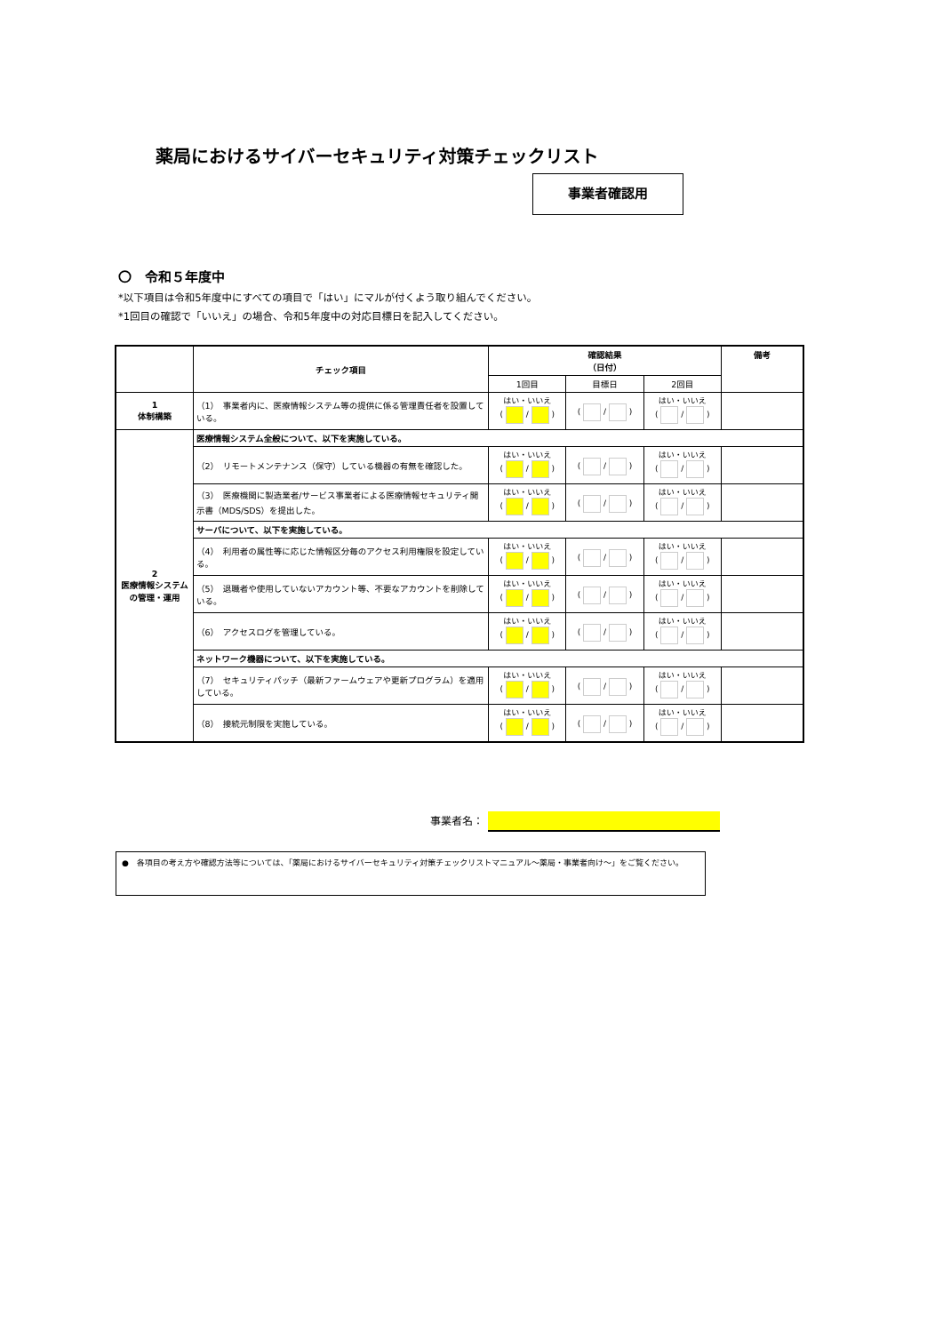薬局におけるサイバーセキュリティ対策チェックリスト
事業者確認用
〇　令和５年度中
*以下項目は令和5年度中にすべての項目で「はい」にマルが付くよう取り組んでください。
*1回目の確認で「いいえ」の場合、令和5年度中の対応目標日を記入してください。
| | チェック項目 | 確認結果 （日付） | | | 備考 |
| --- | --- | --- | --- | --- | --- |
| | | 1回目 | 目標日 | 2回目 | |
| 1 体制構築 | （1） 事業者内に、医療情報システム等の提供に係る管理責任者を設置している。 | はい・いいえ ( / ) | ( / ) | はい・いいえ ( / ) | |
| 2 医療情報システムの管理・運用 | 医療情報システム全般について、以下を実施している。 | | | | |
| | （2） リモートメンテナンス（保守）している機器の有無を確認した。 | はい・いいえ ( / ) | ( / ) | はい・いいえ ( / ) | |
| | （3） 医療機関に製造業者/サービス事業者による医療情報セキュリティ開示書（MDS/SDS）を提出した。 | はい・いいえ ( / ) | ( / ) | はい・いいえ ( / ) | |
| | サーバについて、以下を実施している。 | | | | |
| | （4） 利用者の属性等に応じた情報区分毎のアクセス利用権限を設定している。 | はい・いいえ ( / ) | ( / ) | はい・いいえ ( / ) | |
| | （5） 退職者や使用していないアカウント等、不要なアカウントを削除している。 | はい・いいえ ( / ) | ( / ) | はい・いいえ ( / ) | |
| | （6） アクセスログを管理している。 | はい・いいえ ( / ) | ( / ) | はい・いいえ ( / ) | |
| | ネットワーク機器について、以下を実施している。 | | | | |
| | （7） セキュリティパッチ（最新ファームウェアや更新プログラム）を適用している。 | はい・いいえ ( / ) | ( / ) | はい・いいえ ( / ) | |
| | （8） 接続元制限を実施している。 | はい・いいえ ( / ) | ( / ) | はい・いいえ ( / ) | |
事業者名：
●　各項目の考え方や確認方法等については、「薬局におけるサイバーセキュリティ対策チェックリストマニュアル～薬局・事業者向け～」をご覧ください。